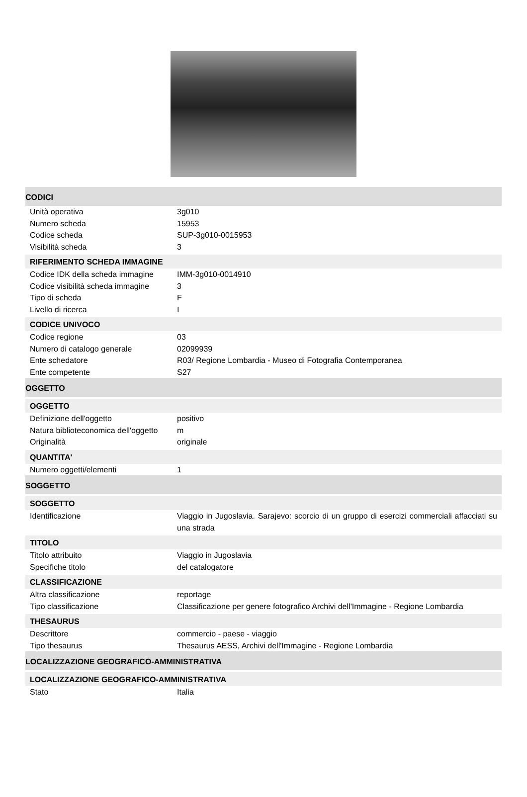CODICI
Unità operativa 3g010
Numero scheda 15953
Codice scheda SUP-3g010-0015953
Visibilità scheda 3
RIFERIMENTO SCHEDA IMMAGINE
Codice IDK della scheda immagine
IMM-3g010-0014910
Codice visibilità scheda immagine
3
Tipo di scheda F
Livello di ricerca I
CODICE UNIVOCO
Codice regione 03
Numero di catalogo generale 02099939
Ente schedatore R03/ Regione Lombardia - Museo di Fotografia Contemporanea
Ente competente S27
OGGETTO
OGGETTO
Definizione dell'oggetto positivo
Natura biblioteconomica dell'oggetto
m
Originalità originale
QUANTITA'
Numero oggetti/elementi 1
SOGGETTO
SOGGETTO
Identificazione Viaggio in Jugoslavia. Sarajevo: scorcio di un gruppo di esercizi commerciali affacciati su una strada
TITOLO
Titolo attribuito Viaggio in Jugoslavia
Specifiche titolo del catalogatore
CLASSIFICAZIONE
Altra classificazione reportage
Tipo classificazione Classificazione per genere fotografico Archivi dell'Immagine - Regione Lombardia
THESAURUS
Descrittore commercio - paese - viaggio
Tipo thesaurus Thesaurus AESS, Archivi dell'Immagine - Regione Lombardia
LOCALIZZAZIONE GEOGRAFICO-AMMINISTRATIVA
LOCALIZZAZIONE GEOGRAFICO-AMMINISTRATIVA
Stato Italia